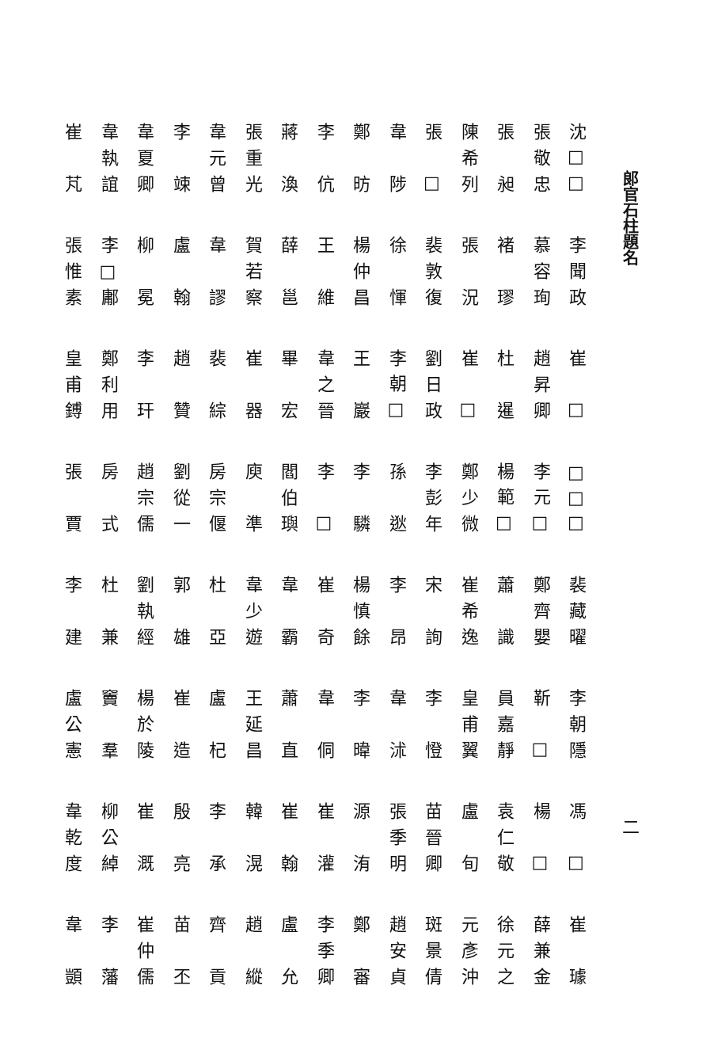郎官石柱題名
沈□□
張敬忠
張昶
陳希列
張□
韋陟
鄭昉
李伉
蔣渙
張重光
韋元曾
李竦
韋夏卿
韋執誼
崔芃
李聞政
慕容珣
褚璆
張況
裴敦復
徐惲
楊仲昌
王維
薛邕
賀若察
韋謬
盧翰
柳冕
李□鄘
張惟素
崔□
趙昇卿
杜暹
崔□
劉日政
李朝□
王巖
韋之晉
畢宏
崔器
裴綜
趙贊
李玕
鄭利用
皇甫鎛
□□□
李元□
楊範□
鄭少微
李彭年
孫逖
李驎
李□
閻伯璵
庾準
房宗偃
劉從一
趙宗儒
房式
張賈
裴藏曜
鄭齊嬰
蕭識
崔希逸
宋詢
李昂
楊慎餘
崔奇
韋霸
韋少遊
杜亞
郭雄
劉執經
杜兼
李建
李朝隱
靳□
員嘉靜
皇甫翼
李憕
韋沭
李暐
韋侗
蕭直
王延昌
盧杞
崔造
楊於陵
竇羣
盧公憲
二
馮□
楊□
袁仁敬
盧旬
苗晉卿
張季明
源洧
崔灌
崔翰
韓滉
李承
殷亮
崔溉
柳公綽
韋乾度
崔璩
薛兼金
徐元之
元彥沖
斑景倩
趙安貞
鄭審
李季卿
盧允
趙縱
齊貢
苗丕
崔仲儒
李藩
韋顗